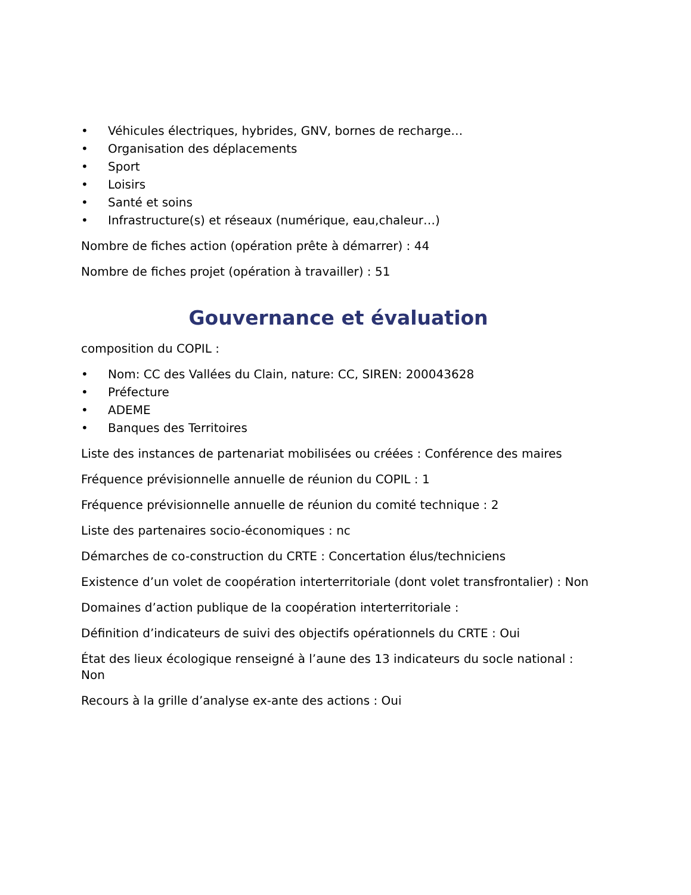• Véhicules électriques, hybrides, GNV, bornes de recharge…
• Organisation des déplacements
• Sport
• Loisirs
• Santé et soins
• Infrastructure(s) et réseaux (numérique, eau,chaleur…)
Nombre de fiches action (opération prête à démarrer) : 44
Nombre de fiches projet (opération à travailler) : 51
Gouvernance et évaluation
composition du COPIL :
• Nom: CC des Vallées du Clain, nature: CC, SIREN: 200043628
• Préfecture
• ADEME
• Banques des Territoires
Liste des instances de partenariat mobilisées ou créées : Conférence des maires
Fréquence prévisionnelle annuelle de réunion du COPIL : 1
Fréquence prévisionnelle annuelle de réunion du comité technique : 2
Liste des partenaires socio-économiques : nc
Démarches de co-construction du CRTE : Concertation élus/techniciens
Existence d’un volet de coopération interterritoriale (dont volet transfrontalier) : Non
Domaines d’action publique de la coopération interterritoriale :
Définition d’indicateurs de suivi des objectifs opérationnels du CRTE : Oui
État des lieux écologique renseigné à l’aune des 13 indicateurs du socle national : Non
Recours à la grille d’analyse ex-ante des actions : Oui